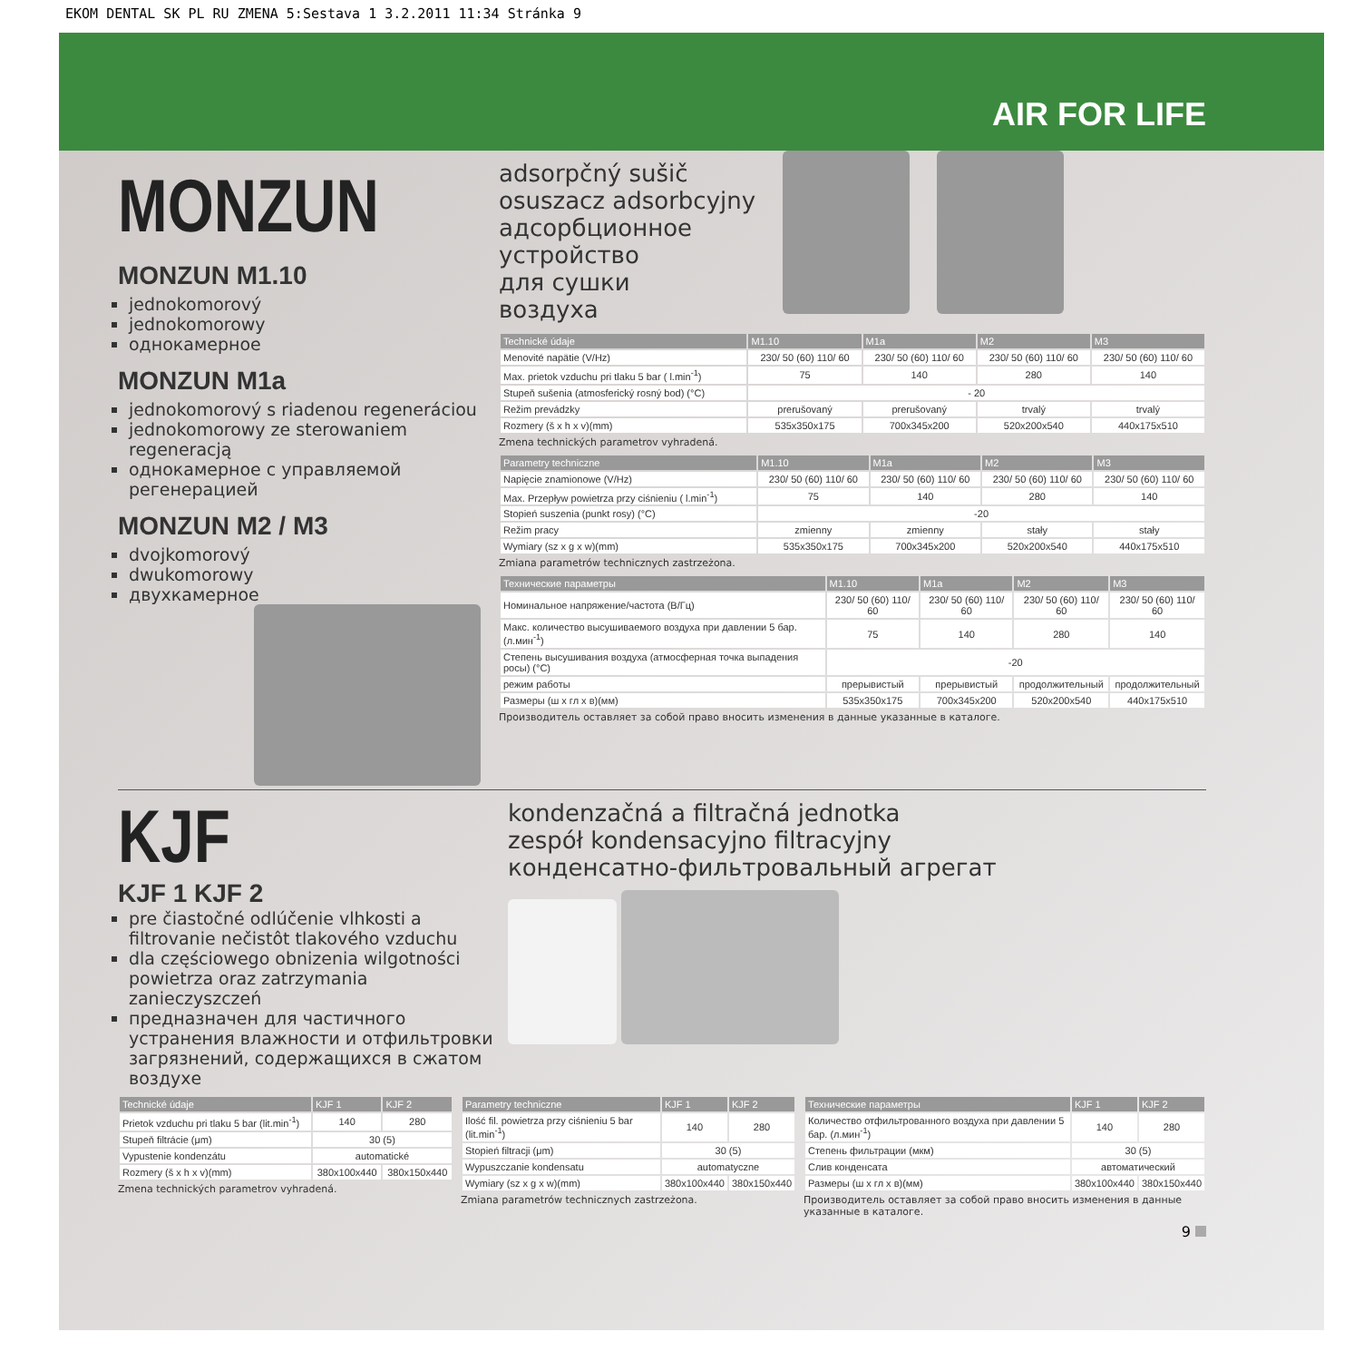EKOM DENTAL SK PL RU ZMENA 5:Sestava 1 3.2.2011 11:34 Stránka 9
AIR FOR LIFE
MONZUN
MONZUN M1.10
jednokomorový
jednokomorowy
однокамерное
MONZUN M1a
jednokomorový s riadenou regeneráciou
jednokomorowy ze sterowaniem regeneracją
однокамерное с управляемой регенерацией
MONZUN M2 / M3
dvojkomorový
dwukomorowy
двухкамерное
adsorpčný sušič
osuszacz adsorbcyjny
адсорбционное
устройство
для сушки
воздуха
| Technické údaje | M1.10 | M1a | M2 | M3 |
| --- | --- | --- | --- | --- |
| Menovité napätie (V/Hz) | 230/ 50 (60) 110/ 60 | 230/ 50 (60) 110/ 60 | 230/ 50 (60) 110/ 60 | 230/ 50 (60) 110/ 60 |
| Max. prietok vzduchu pri tlaku 5 bar ( l.min<sup>-1</sup>) | 75 | 140 | 280 | 140 |
| Stupeň sušenia (atmosferický rosný bod) (°C) | - 20 | | | |
| Režim prevádzky | prerušovaný | prerušovaný | trvalý | trvalý |
| Rozmery (š x h x v)(mm) | 535x350x175 | 700x345x200 | 520x200x540 | 440x175x510 |
Zmena technických parametrov vyhradená.
| Parametry techniczne | M1.10 | M1a | M2 | M3 |
| --- | --- | --- | --- | --- |
| Napięcie znamionowe (V/Hz) | 230/ 50 (60) 110/ 60 | 230/ 50 (60) 110/ 60 | 230/ 50 (60) 110/ 60 | 230/ 50 (60) 110/ 60 |
| Max. Przepływ powietrza przy ciśnieniu ( l.min<sup>-1</sup>) | 75 | 140 | 280 | 140 |
| Stopień suszenia (punkt rosy) (°C) | -20 | | | |
| Režim pracy | zmienny | zmienny | stały | stały |
| Wymiary (sz x g x w)(mm) | 535x350x175 | 700x345x200 | 520x200x540 | 440x175x510 |
Zmiana parametrów technicznych zastrzeżona.
| Технические параметры | M1.10 | M1a | M2 | M3 |
| --- | --- | --- | --- | --- |
| Номинальное напряжение/частота (В/Гц) | 230/ 50 (60) 110/ 60 | 230/ 50 (60) 110/ 60 | 230/ 50 (60) 110/ 60 | 230/ 50 (60) 110/ 60 |
| Макс. количество высушиваемого воздуха при давлении 5 бар. (л.мин<sup>-1</sup>) | 75 | 140 | 280 | 140 |
| Степень высушивания воздуха (атмосферная точка выпадения росы) (°C) | -20 | | | |
| режим работы | прерывистый | прерывистый | продолжительный | продолжительный |
| Размеры (ш x гл x в)(мм) | 535x350x175 | 700x345x200 | 520x200x540 | 440x175x510 |
Производитель оставляет за собой право вносить изменения в данные указанные в каталоге.
KJF
KJF 1 KJF 2
pre čiastočné odlúčenie vlhkosti a filtrovanie nečistôt tlakového vzduchu
dla częściowego obnizenia wilgotności powietrza oraz zatrzymania zanieczyszczeń
предназначен для частичного устранения влажности и отфильтровки загрязнений, содержащихся в сжатом воздухе
kondenzačná a filtračná jednotka
zespół kondensacyjno filtracyjny
конденсатно-фильтровальный агрегат
| Technické údaje | KJF 1 | KJF 2 |
| --- | --- | --- |
| Prietok vzduchu pri tlaku 5 bar (lit.min<sup>-1</sup>) | 140 | 280 |
| Stupeň filtrácie (μm) | 30 (5) | |
| Vypustenie kondenzátu | automatické | |
| Rozmery (š x h x v)(mm) | 380x100x440 | 380x150x440 |
Zmena technických parametrov vyhradená.
| Parametry techniczne | KJF 1 | KJF 2 |
| --- | --- | --- |
| Ilość fil. powietrza przy ciśnieniu 5 bar (lit.min<sup>-1</sup>) | 140 | 280 |
| Stopień filtracji (μm) | 30 (5) | |
| Wypuszczanie kondensatu | automatyczne | |
| Wymiary (sz x g x w)(mm) | 380x100x440 | 380x150x440 |
Zmiana parametrów technicznych zastrzeżona.
| Технические параметры | KJF 1 | KJF 2 |
| --- | --- | --- |
| Количество отфильтрованного воздуха при давлении 5 бар. (л.мин<sup>-1</sup>) | 140 | 280 |
| Степень фильтрации (мкм) | 30 (5) | |
| Слив конденсата | автоматический | |
| Размеры (ш x гл x в)(мм) | 380x100x440 | 380x150x440 |
Производитель оставляет за собой право вносить изменения в данные указанные в каталоге.
9